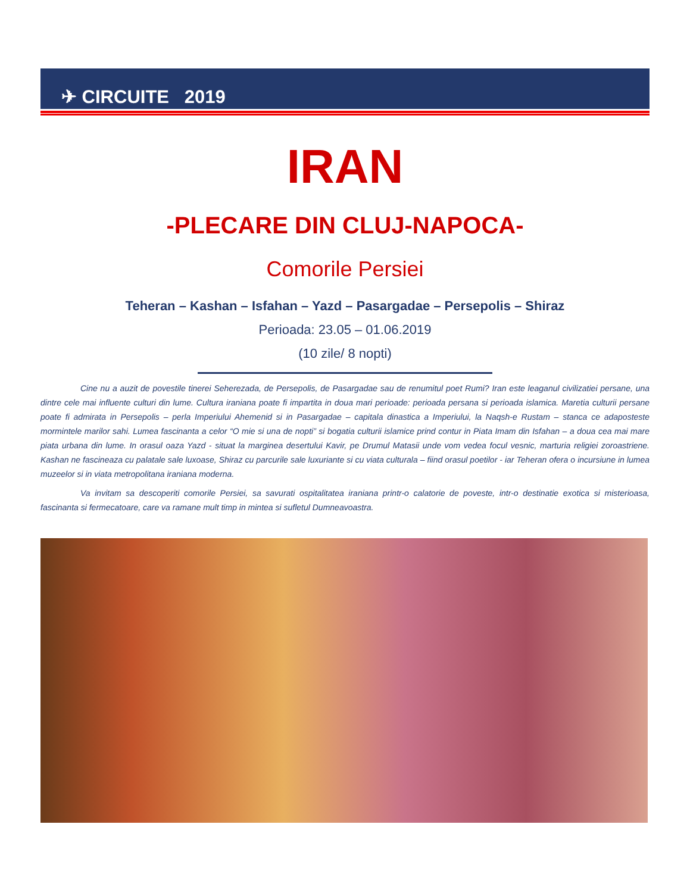✈ CIRCUITE 2019
IRAN
-PLECARE DIN CLUJ-NAPOCA-
Comorile Persiei
Teheran – Kashan – Isfahan – Yazd – Pasargadae – Persepolis – Shiraz
Perioada: 23.05 – 01.06.2019
(10 zile/ 8 nopti)
Cine nu a auzit de povestile tinerei Seherezada, de Persepolis, de Pasargadae sau de renumitul poet Rumi? Iran este leaganul civilizatiei persane, una dintre cele mai influente culturi din lume. Cultura iraniana poate fi impartita in doua mari perioade: perioada persana si perioada islamica. Maretia culturii persane poate fi admirata in Persepolis – perla Imperiului Ahemenid si in Pasargadae – capitala dinastica a Imperiului, la Naqsh-e Rustam – stanca ce adaposteste mormintele marilor sahi. Lumea fascinanta a celor “O mie si una de nopti” si bogatia culturii islamice prind contur in Piata Imam din Isfahan – a doua cea mai mare piata urbana din lume. In orasul oaza Yazd - situat la marginea desertului Kavir, pe Drumul Matasii unde vom vedea focul vesnic, marturia religiei zoroastriene. Kashan ne fascineaza cu palatale sale luxoase, Shiraz cu parcurile sale luxuriante si cu viata culturala – fiind orasul poetilor - iar Teheran ofera o incursiune in lumea muzeelor si in viata metropolitana iraniana moderna.
Va invitam sa descoperiti comorile Persiei, sa savurati ospitalitatea iraniana printr-o calatorie de poveste, intr-o destinatie exotica si misterioasa, fascinanta si fermecatoare, care va ramane mult timp in mintea si sufletul Dumneavoastra.